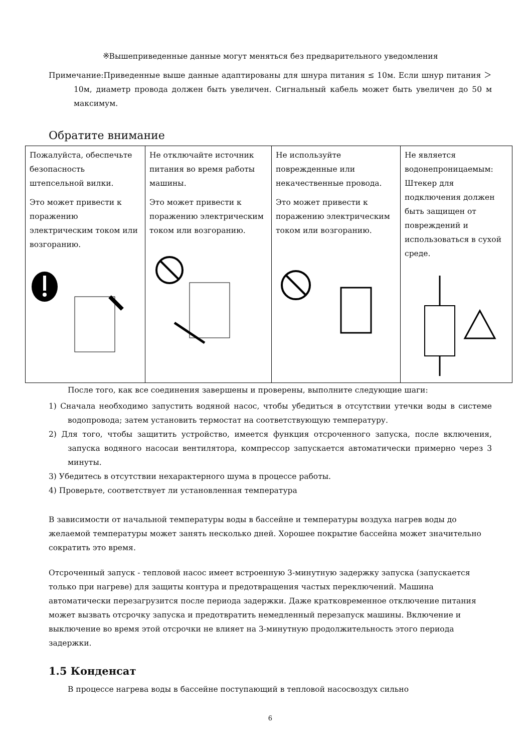※Вышеприведенные данные могут меняться без предварительного уведомления
Примечание:Приведенные выше данные адаптированы для шнура питания ≤ 10м. Если шнур питания ＞10м, диаметр провода должен быть увеличен. Сигнальный кабель может быть увеличен до 50 м максимум.
Обратите внимание
| Пожалуйста, обеспечьте безопасность штепсельной вилки. Это может привести к поражению электрическим током или возгоранию. | Не отключайте источник питания во время работы машины. Это может привести к поражению электрическим током или возгоранию. | Не используйте поврежденные или некачественные провода. Это может привести к поражению электрическим током или возгоранию. | Не является водонепроницаемым: Штекер для подключения должен быть защищен от повреждений и использоваться в сухой среде. |
После того, как все соединения завершены и проверены, выполните следующие шаги:
1) Сначала необходимо запустить водяной насос, чтобы убедиться в отсутствии утечки воды в системе водопровода; затем установить термостат на соответствующую температуру.
2) Для того, чтобы защитить устройство, имеется функция отсроченного запуска, после включения, запуска водяного насосаи вентилятора, компрессор запускается автоматически примерно через 3 минуты.
3) Убедитесь в отсутствии нехарактерного шума в процессе работы.
4) Проверьте, соответствует ли установленная температура
В зависимости от начальной температуры воды в бассейне и температуры воздуха нагрев воды до желаемой температуры может занять несколько дней. Хорошее покрытие бассейна может значительно сократить это время.
Отсроченный запуск - тепловой насос имеет встроенную 3-минутную задержку запуска (запускается только при нагреве) для защиты контура и предотвращения частых переключений. Машина автоматически перезагрузится после периода задержки. Даже кратковременное отключение питания может вызвать отсрочку запуска и предотвратить немедленный перезапуск машины. Включение и выключение во время этой отсрочки не влияет на 3-минутную продолжительность этого периода задержки.
1.5 Конденсат
В процессе нагрева воды в бассейне поступающий в тепловой насосвоздух сильно
6